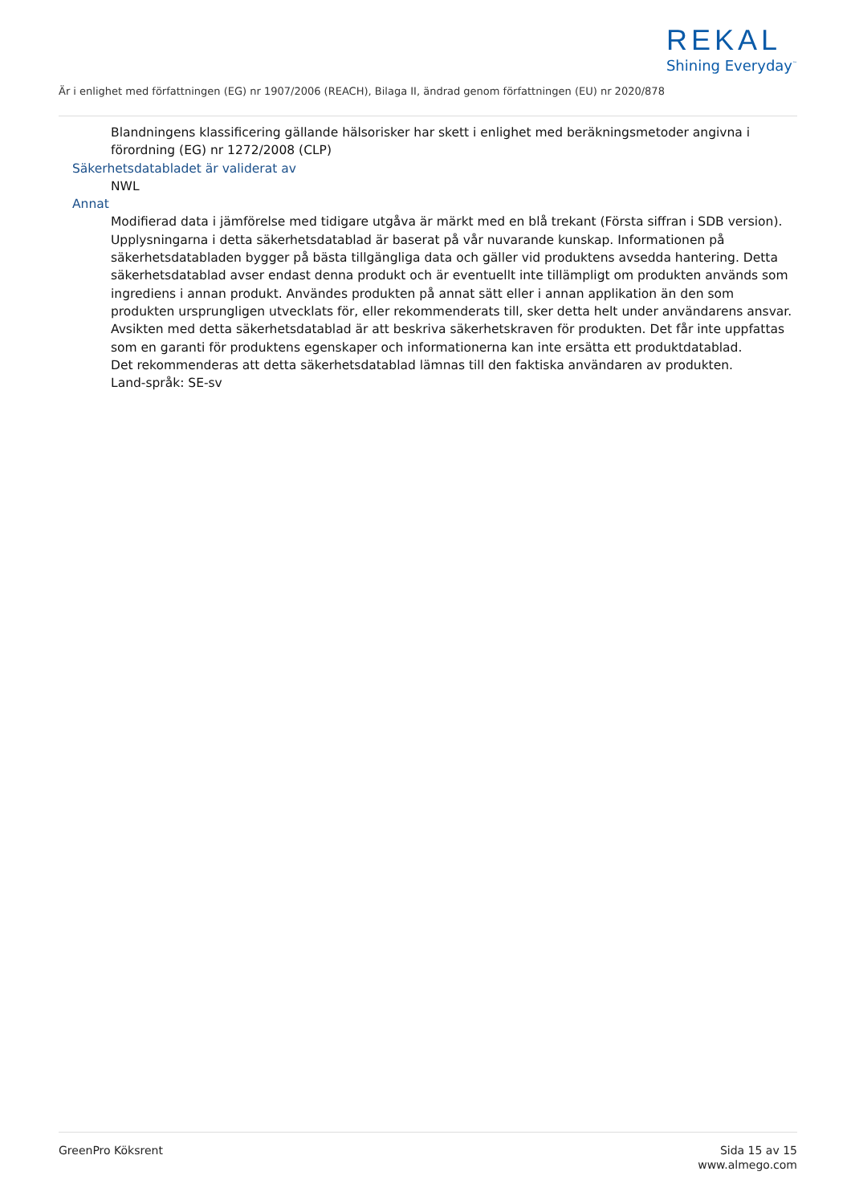REKAL
Shining Everyday<sup>™</sup>
Är i enlighet med författningen (EG) nr 1907/2006 (REACH), Bilaga II, ändrad genom författningen (EU) nr 2020/878
Blandningens klassificering gällande hälsorisker har skett i enlighet med beräkningsmetoder angivna i förordning (EG) nr 1272/2008 (CLP)
Säkerhetsdatabladet är validerat av
NWL
Annat
Modifierad data i jämförelse med tidigare utgåva är märkt med en blå trekant (Första siffran i SDB version).
Upplysningarna i detta säkerhetsdatablad är baserat på vår nuvarande kunskap. Informationen på säkerhetsdatabladen bygger på bästa tillgängliga data och gäller vid produktens avsedda hantering. Detta säkerhetsdatablad avser endast denna produkt och är eventuellt inte tillämpligt om produkten används som ingrediens i annan produkt. Användes produkten på annat sätt eller i annan applikation än den som produkten ursprungligen utvecklats för, eller rekommenderats till, sker detta helt under användarens ansvar. Avsikten med detta säkerhetsdatablad är att beskriva säkerhetskraven för produkten. Det får inte uppfattas som en garanti för produktens egenskaper och informationerna kan inte ersätta ett produktdatablad.
Det rekommenderas att detta säkerhetsdatablad lämnas till den faktiska användaren av produkten.
Land-språk: SE-sv
GreenPro Köksrent Sida 15 av 15
www.almego.com